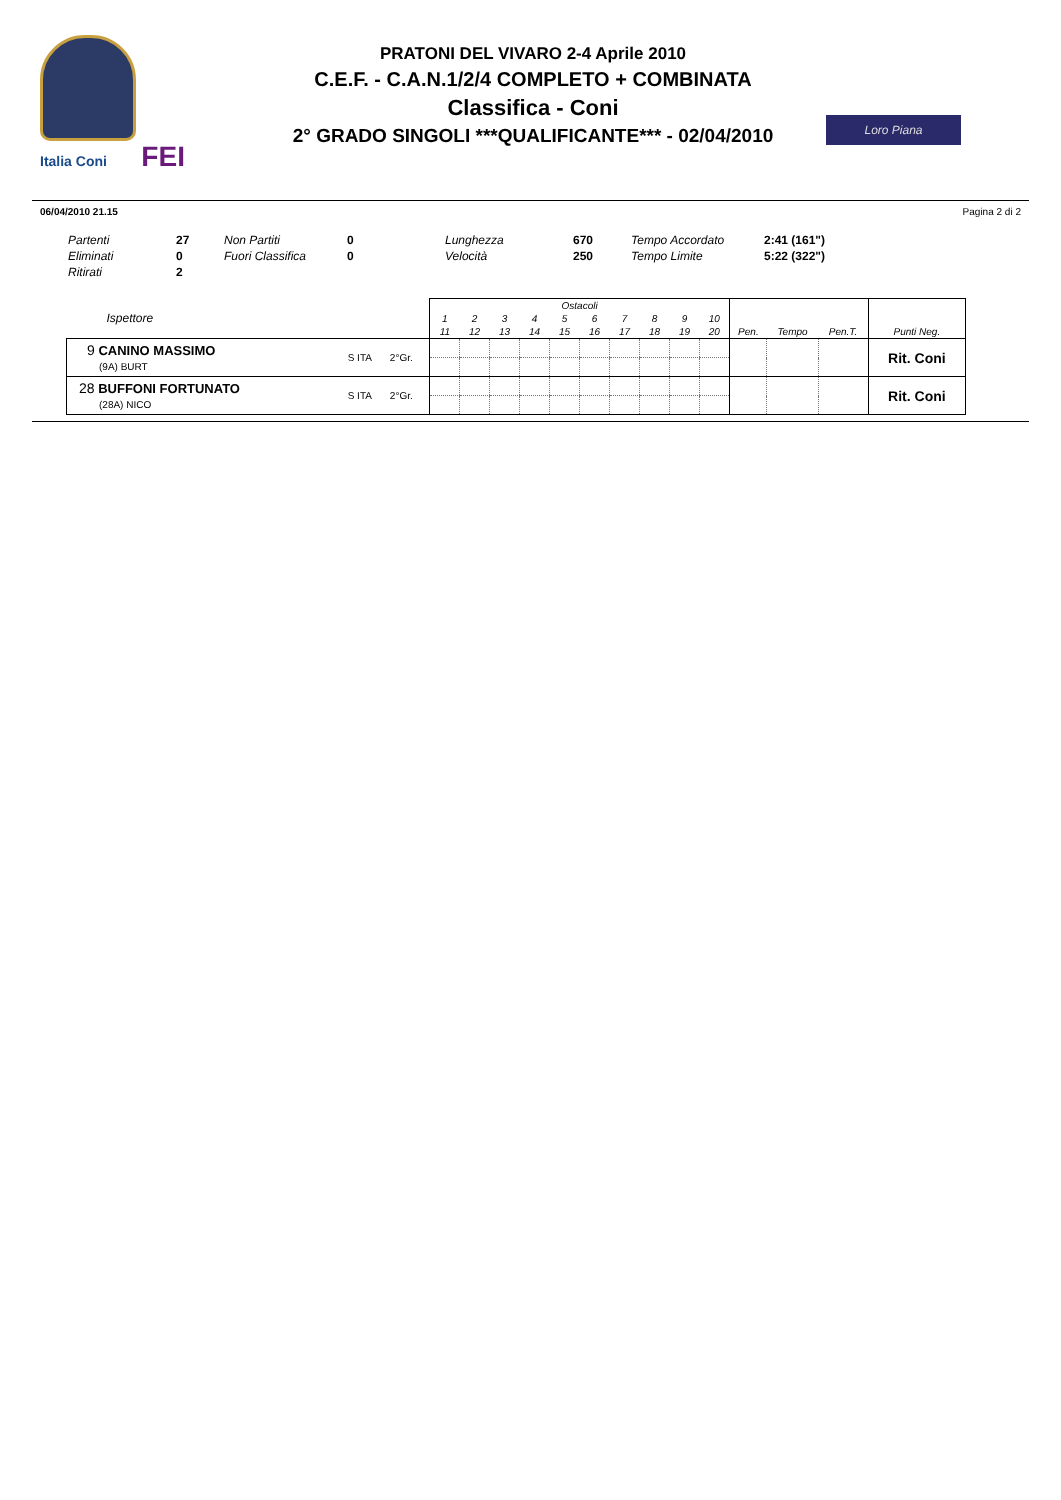Italia Coni FEI
PRATONI DEL VIVARO 2-4 Aprile 2010
C.E.F. - C.A.N.1/2/4 COMPLETO + COMBINATA
Classifica - Coni
2° GRADO SINGOLI ***QUALIFICANTE*** - 02/04/2010
Loro Piana
06/04/2010 21.15 Pagina 2 di 2
| Partenti | 27 | Non Partiti | 0 | Lunghezza | 670 | Tempo Accordato | 2:41 (161") |
| Eliminati | 0 | Fuori Classifica | 0 | Velocità | 250 | Tempo Limite | 5:22 (322") |
| Ritirati | 2 | | | | | | |
| Ispettore | | | Ostacoli | | | | | | | | | | | | | |
| --- | --- | --- | --- | --- | --- | --- | --- | --- | --- | --- | --- | --- | --- | --- | --- | --- |
| | | | 1 | 2 | 3 | 4 | 5 | 6 | 7 | 8 | 9 | 10 | | | | |
| | | | 11 | 12 | 13 | 14 | 15 | 16 | 17 | 18 | 19 | 20 | Pen. | Tempo | Pen.T. | Punti Neg. |
| 9 CANINO MASSIMO (9A) BURT | S ITA | 2°Gr. | | | | | | | | | | | | | | Rit. Coni |
| 28 BUFFONI FORTUNATO (28A) NICO | S ITA | 2°Gr. | | | | | | | | | | | | | | Rit. Coni |